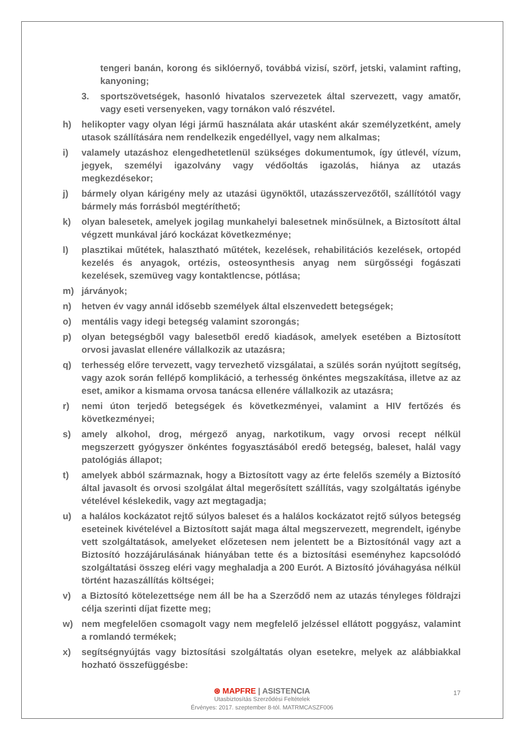tengeri banán, korong és siklóernyő, továbbá vizisí, szörf, jetski, valamint rafting, kanyoning;
3. sportszövetségek, hasonló hivatalos szervezetek által szervezett, vagy amatőr, vagy eseti versenyeken, vagy tornákon való részvétel.
h) helikopter vagy olyan légi jármű használata akár utasként akár személyzetként, amely utasok szállítására nem rendelkezik engedéllyel, vagy nem alkalmas;
i) valamely utazáshoz elengedhetetlenül szükséges dokumentumok, így útlevél, vízum, jegyek, személyi igazolvány vagy védőoltás igazolás, hiánya az utazás megkezdésekor;
j) bármely olyan kárigény mely az utazási ügynöktől, utazásszervezőtől, szállítótól vagy bármely más forrásból megtéríthető;
k) olyan balesetek, amelyek jogilag munkahelyi balesetnek minősülnek, a Biztosított által végzett munkával járó kockázat következménye;
l) plasztikai műtétek, halasztható műtétek, kezelések, rehabilitációs kezelések, ortopéd kezelés és anyagok, ortézis, osteosynthesis anyag nem sürgősségi fogászati kezelések, szemüveg vagy kontaktlencse, pótlása;
m) járványok;
n) hetven év vagy annál idősebb személyek által elszenvedett betegségek;
o) mentális vagy idegi betegség valamint szorongás;
p) olyan betegségből vagy balesetből eredő kiadások, amelyek esetében a Biztosított orvosi javaslat ellenére vállalkozik az utazásra;
q) terhesség előre tervezett, vagy tervezhető vizsgálatai, a szülés során nyújtott segítség, vagy azok során fellépő komplikáció, a terhesség önkéntes megszakítása, illetve az az eset, amikor a kismama orvosa tanácsa ellenére vállalkozik az utazásra;
r) nemi úton terjedő betegségek és következményei, valamint a HIV fertőzés és következményei;
s) amely alkohol, drog, mérgező anyag, narkotikum, vagy orvosi recept nélkül megszerzett gyógyszer önkéntes fogyasztásából eredő betegség, baleset, halál vagy patológiás állapot;
t) amelyek abból származnak, hogy a Biztosított vagy az érte felelős személy a Biztosító által javasolt és orvosi szolgálat által megerősített szállítás, vagy szolgáltatás igénybe vételével késlekedik, vagy azt megtagadja;
u) a halálos kockázatot rejtő súlyos baleset és a halálos kockázatot rejtő súlyos betegség eseteinek kivételével a Biztosított saját maga által megszervezett, megrendelt, igénybe vett szolgáltatások, amelyeket előzetesen nem jelentett be a Biztosítónál vagy azt a Biztosító hozzájárulásának hiányában tette és a biztosítási eseményhez kapcsolódó szolgáltatási összeg eléri vagy meghaladja a 200 Eurót. A Biztosító jóváhagyása nélkül történt hazaszállítás költségei;
v) a Biztosító kötelezettsége nem áll be ha a Szerződő nem az utazás tényleges földrajzi célja szerinti díjat fizette meg;
w) nem megfelelően csomagolt vagy nem megfelelő jelzéssel ellátott poggyász, valamint a romlandó termékek;
x) segítségnyújtás vagy biztosítási szolgáltatás olyan esetekre, melyek az alábbiakkal hozható összefüggésbe:
17
⊛ MAPFRE | ASISTENCIA
Utasbiztosítás Szerződési Feltételek
Érvényes: 2017. szeptember 8-tól. MATRMCASZF006